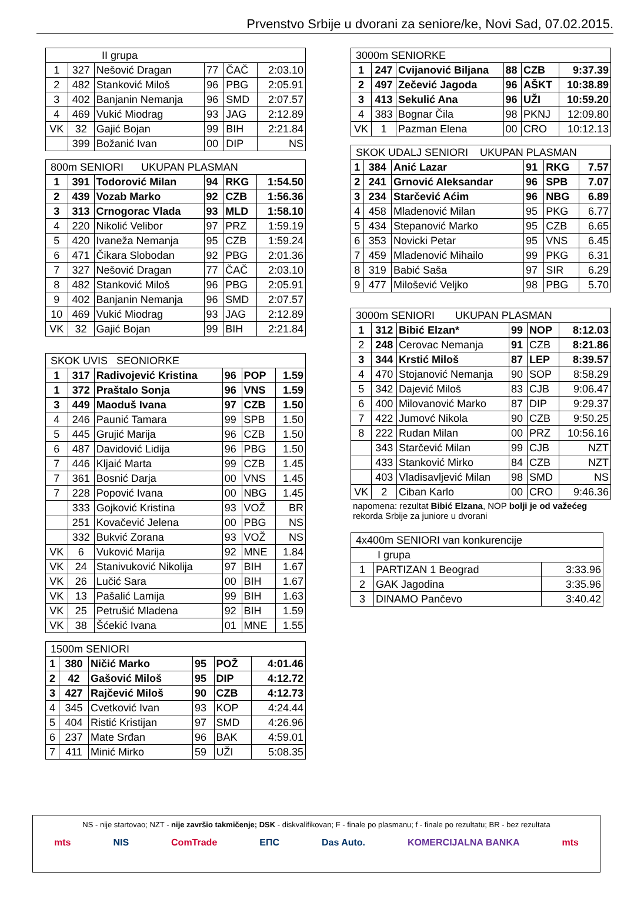Prvenstvo Srbije u dvorani za seniore/ke, Novi Sad, 07.02.2015.
| II grupa | | | | | |
| --- | --- | --- | --- | --- | --- |
| 1 | 327 | Nešović Dragan | 77 | ČAČ | 2:03.10 |
| 2 | 482 | Stanković Miloš | 96 | PBG | 2:05.91 |
| 3 | 402 | Banjanin Nemanja | 96 | SMD | 2:07.57 |
| 4 | 469 | Vukić Miodrag | 93 | JAG | 2:12.89 |
| VK | 32 | Gajić Bojan | 99 | BIH | 2:21.84 |
| | 399 | Božanić Ivan | 00 | DIP | NS |
| 800m SENIORI UKUPAN PLASMAN | | | | | |
| --- | --- | --- | --- | --- | --- |
| 1 | 391 | Todorović Milan | 94 | RKG | 1:54.50 |
| 2 | 439 | Vozab Marko | 92 | CZB | 1:56.36 |
| 3 | 313 | Crnogorac Vlada | 93 | MLD | 1:58.10 |
| 4 | 220 | Nikolić Velibor | 97 | PRZ | 1:59.19 |
| 5 | 420 | Ivaneža Nemanja | 95 | CZB | 1:59.24 |
| 6 | 471 | Čikara Slobodan | 92 | PBG | 2:01.36 |
| 7 | 327 | Nešović Dragan | 77 | ČAČ | 2:03.10 |
| 8 | 482 | Stanković Miloš | 96 | PBG | 2:05.91 |
| 9 | 402 | Banjanin Nemanja | 96 | SMD | 2:07.57 |
| 10 | 469 | Vukić Miodrag | 93 | JAG | 2:12.89 |
| VK | 32 | Gajić Bojan | 99 | BIH | 2:21.84 |
| SKOK UVIS SEONIORKE | | | | | |
| --- | --- | --- | --- | --- | --- |
| 1 | 317 | Radivojević Kristina | 96 | POP | 1.59 |
| 1 | 372 | Praštalo Sonja | 96 | VNS | 1.59 |
| 3 | 449 | Maoduš Ivana | 97 | CZB | 1.50 |
| 4 | 246 | Paunić Tamara | 99 | SPB | 1.50 |
| 5 | 445 | Grujić Marija | 96 | CZB | 1.50 |
| 6 | 487 | Davidović Lidija | 96 | PBG | 1.50 |
| 7 | 446 | Kljaić Marta | 99 | CZB | 1.45 |
| 7 | 361 | Bosnić Darja | 00 | VNS | 1.45 |
| 7 | 228 | Popović Ivana | 00 | NBG | 1.45 |
| | 333 | Gojković Kristina | 93 | VOŽ | BR |
| | 251 | Kovačević Jelena | 00 | PBG | NS |
| | 332 | Bukvić Zorana | 93 | VOŽ | NS |
| VK | 6 | Vuković Marija | 92 | MNE | 1.84 |
| VK | 24 | Stanivuković Nikolija | 97 | BIH | 1.67 |
| VK | 26 | Lučić Sara | 00 | BIH | 1.67 |
| VK | 13 | Pašalić Lamija | 99 | BIH | 1.63 |
| VK | 25 | Petrušić Mladena | 92 | BIH | 1.59 |
| VK | 38 | Šćekić Ivana | 01 | MNE | 1.55 |
| 1500m SENIORI | | | | | |
| --- | --- | --- | --- | --- | --- |
| 1 | 380 | Ničić Marko | 95 | POŽ | 4:01.46 |
| 2 | 42 | Gašović Miloš | 95 | DIP | 4:12.72 |
| 3 | 427 | Rajčević Miloš | 90 | CZB | 4:12.73 |
| 4 | 345 | Cvetković Ivan | 93 | KOP | 4:24.44 |
| 5 | 404 | Ristić Kristijan | 97 | SMD | 4:26.96 |
| 6 | 237 | Mate Srđan | 96 | BAK | 4:59.01 |
| 7 | 411 | Minić Mirko | 59 | UŽI | 5:08.35 |
| 3000m SENIORKE | | | | | |
| --- | --- | --- | --- | --- | --- |
| 1 | 247 | Cvijanović Biljana | 88 | CZB | 9:37.39 |
| 2 | 497 | Zečević Jagoda | 96 | AŠKT | 10:38.89 |
| 3 | 413 | Sekulić Ana | 96 | UŽI | 10:59.20 |
| 4 | 383 | Bognar Čila | 98 | PKNJ | 12:09.80 |
| VK | 1 | Pazman Elena | 00 | CRO | 10:12.13 |
| SKOK UDALJ SENIORI UKUPAN PLASMAN | | | | | |
| --- | --- | --- | --- | --- | --- |
| 1 | 384 | Anić Lazar | 91 | RKG | 7.57 |
| 2 | 241 | Grnović Aleksandar | 96 | SPB | 7.07 |
| 3 | 234 | Starčević Aćim | 96 | NBG | 6.89 |
| 4 | 458 | Mladenović Milan | 95 | PKG | 6.77 |
| 5 | 434 | Stepanović Marko | 95 | CZB | 6.65 |
| 6 | 353 | Novicki Petar | 95 | VNS | 6.45 |
| 7 | 459 | Mladenović Mihailo | 99 | PKG | 6.31 |
| 8 | 319 | Babić Saša | 97 | SIR | 6.29 |
| 9 | 477 | Milošević Veljko | 98 | PBG | 5.70 |
| 3000m SENIORI UKUPAN PLASMAN | | | | | |
| --- | --- | --- | --- | --- | --- |
| 1 | 312 | Bibić Elzan* | 99 | NOP | 8:12.03 |
| 2 | 248 | Cerovac Nemanja | 91 | CZB | 8:21.86 |
| 3 | 344 | Krstić Miloš | 87 | LEP | 8:39.57 |
| 4 | 470 | Stojanović Nemanja | 90 | SOP | 8:58.29 |
| 5 | 342 | Dajević Miloš | 83 | CJB | 9:06.47 |
| 6 | 400 | Milovanović Marko | 87 | DIP | 9:29.37 |
| 7 | 422 | Jumovć Nikola | 90 | CZB | 9:50.25 |
| 8 | 222 | Rudan Milan | 00 | PRZ | 10:56.16 |
| | 343 | Starčević Milan | 99 | CJB | NZT |
| | 433 | Stanković Mirko | 84 | CZB | NZT |
| | 403 | Vladisavljević Milan | 98 | SMD | NS |
| VK | 2 | Ciban Karlo | 00 | CRO | 9:46.36 |
napomena: rezultat Bibić Elzana, NOP bolji je od važećeg
rekorda Srbije za juniore u dvorani
| 4x400m SENIORI van konkurencije | | |
| --- | --- | --- |
| I grupa | | |
| 1 | PARTIZAN 1 Beograd | 3:33.96 |
| 2 | GAK Jagodina | 3:35.96 |
| 3 | DINAMO Pančevo | 3:40.42 |
NS - nije startovao; NZT - nije završio takmičenje; DSK - diskvalifikovan; F - finale po plasmanu; f - finale po rezultatu; BR - bez rezultata
mts NIS ComTrade ЕПС Das Auto. KOMERCIJALNA BANKA mts